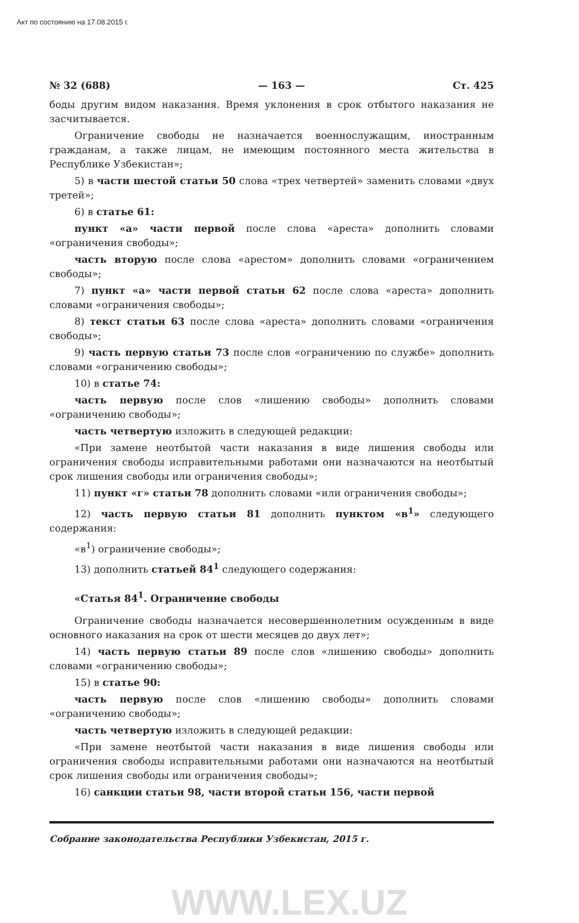Акт по состоянию на 17.08.2015 г.
№ 32 (688) — 163 — Ст. 425
боды другим видом наказания. Время уклонения в срок отбытого наказания не засчитывается.
Ограничение свободы не назначается военнослужащим, иностранным гражданам, а также лицам, не имеющим постоянного места жительства в Республике Узбекистан»;
5) в части шестой статьи 50 слова «трех четвертей» заменить словами «двух третей»;
6) в статье 61:
пункт «а» части первой после слова «ареста» дополнить словами «ограничения свободы»;
часть вторую после слова «арестом» дополнить словами «ограничением свободы»;
7) пункт «а» части первой статьи 62 после слова «ареста» дополнить словами «ограничения свободы»;
8) текст статьи 63 после слова «ареста» дополнить словами «ограничения свободы»;
9) часть первую статьи 73 после слов «ограничению по службе» дополнить словами «ограничению свободы»;
10) в статье 74:
часть первую после слов «лишению свободы» дополнить словами «ограничению свободы»;
часть четвертую изложить в следующей редакции:
«При замене неотбытой части наказания в виде лишения свободы или ограничения свободы исправительными работами они назначаются на неотбытый срок лишения свободы или ограничения свободы»;
11) пункт «г» статьи 78 дополнить словами «или ограничения свободы»;
12) часть первую статьи 81 дополнить пунктом «в<sup>1</sup>» следующего содержания:
«в<sup>1</sup>) ограничение свободы»;
13) дополнить статьей 84<sup>1</sup> следующего содержания:
«Статья 84<sup>1</sup>. Ограничение свободы
Ограничение свободы назначается несовершеннолетним осужденным в виде основного наказания на срок от шести месяцев до двух лет»;
14) часть первую статьи 89 после слов «лишению свободы» дополнить словами «ограничению свободы»;
15) в статье 90:
часть первую после слов «лишению свободы» дополнить словами «ограничению свободы»;
часть четвертую изложить в следующей редакции:
«При замене неотбытой части наказания в виде лишения свободы или ограничения свободы исправительными работами они назначаются на неотбытый срок лишения свободы или ограничения свободы»;
16) санкции статьи 98, части второй статьи 156, части первой
Собрание законодательства Республики Узбекистан, 2015 г.
WWW.LEX.UZ